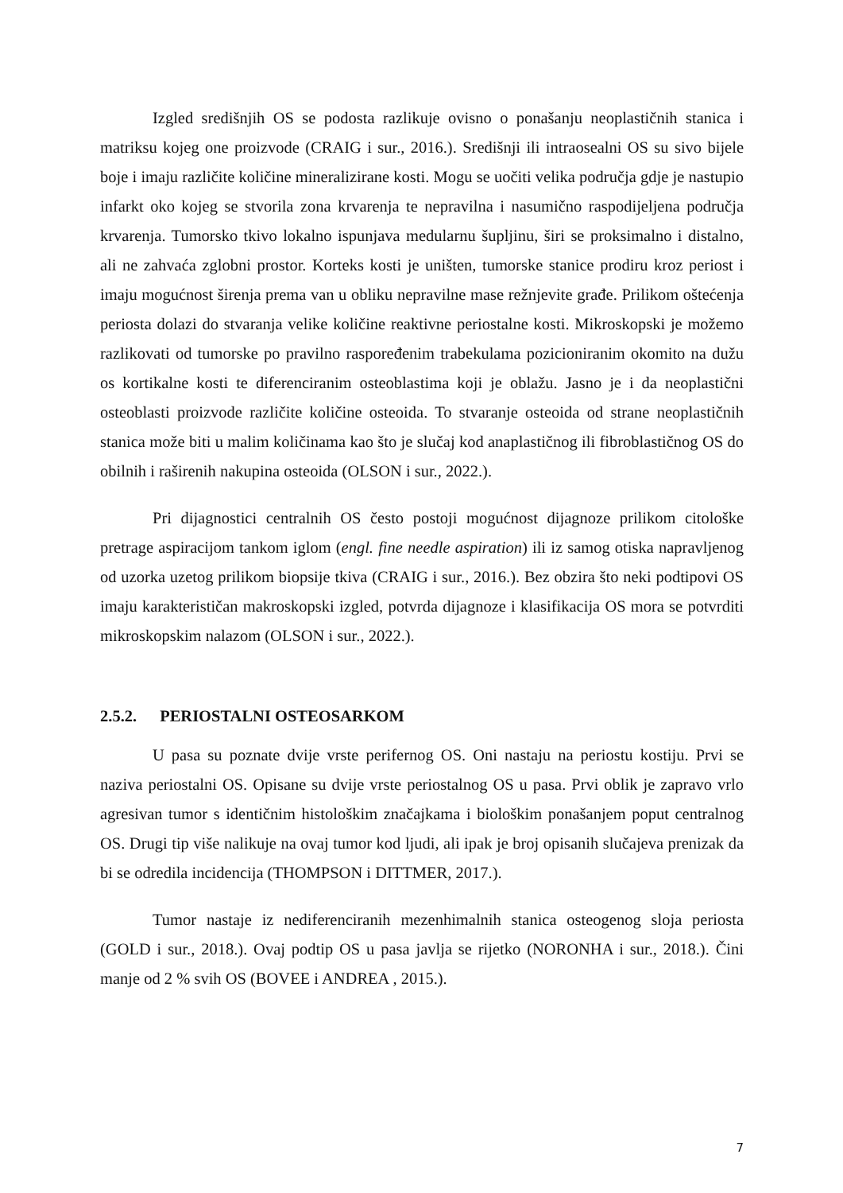Izgled središnjih OS se podosta razlikuje ovisno o ponašanju neoplastičnih stanica i matriksu kojeg one proizvode (CRAIG i sur., 2016.). Središnji ili intraosealni OS su sivo bijele boje i imaju različite količine mineralizirane kosti. Mogu se uočiti velika područja gdje je nastupio infarkt oko kojeg se stvorila zona krvarenja te nepravilna i nasumično raspodijeljena područja krvarenja. Tumorsko tkivo lokalno ispunjava medularnu šupljinu, širi se proksimalno i distalno, ali ne zahvaća zglobni prostor. Korteks kosti je uništen, tumorske stanice prodiru kroz periost i imaju mogućnost širenja prema van u obliku nepravilne mase režnjevite građe. Prilikom oštećenja periosta dolazi do stvaranja velike količine reaktivne periostalne kosti. Mikroskopski je možemo razlikovati od tumorske po pravilno raspoređenim trabekulama pozicioniranim okomito na dužu os kortikalne kosti te diferenciranim osteoblastima koji je oblažu. Jasno je i da neoplastični osteoblasti proizvode različite količine osteoida. To stvaranje osteoida od strane neoplastičnih stanica može biti u malim količinama kao što je slučaj kod anaplastičnog ili fibroblastičnog OS do obilnih i raširenih nakupina osteoida (OLSON i sur., 2022.).
Pri dijagnostici centralnih OS često postoji mogućnost dijagnoze prilikom citološke pretrage aspiracijom tankom iglom (engl. fine needle aspiration) ili iz samog otiska napravljenog od uzorka uzetog prilikom biopsije tkiva (CRAIG i sur., 2016.). Bez obzira što neki podtipovi OS imaju karakterističan makroskopski izgled, potvrda dijagnoze i klasifikacija OS mora se potvrditi mikroskopskim nalazom (OLSON i sur., 2022.).
2.5.2. PERIOSTALNI OSTEOSARKOM
U pasa su poznate dvije vrste perifernog OS. Oni nastaju na periostu kostiju. Prvi se naziva periostalni OS. Opisane su dvije vrste periostalnog OS u pasa. Prvi oblik je zapravo vrlo agresivan tumor s identičnim histološkim značajkama i biološkim ponašanjem poput centralnog OS. Drugi tip više nalikuje na ovaj tumor kod ljudi, ali ipak je broj opisanih slučajeva prenizak da bi se odredila incidencija (THOMPSON i DITTMER, 2017.).
Tumor nastaje iz nediferenciranih mezenhimalnih stanica osteogenog sloja periosta (GOLD i sur., 2018.). Ovaj podtip OS u pasa javlja se rijetko (NORONHA i sur., 2018.). Čini manje od 2 % svih OS (BOVEE i ANDREA , 2015.).
7